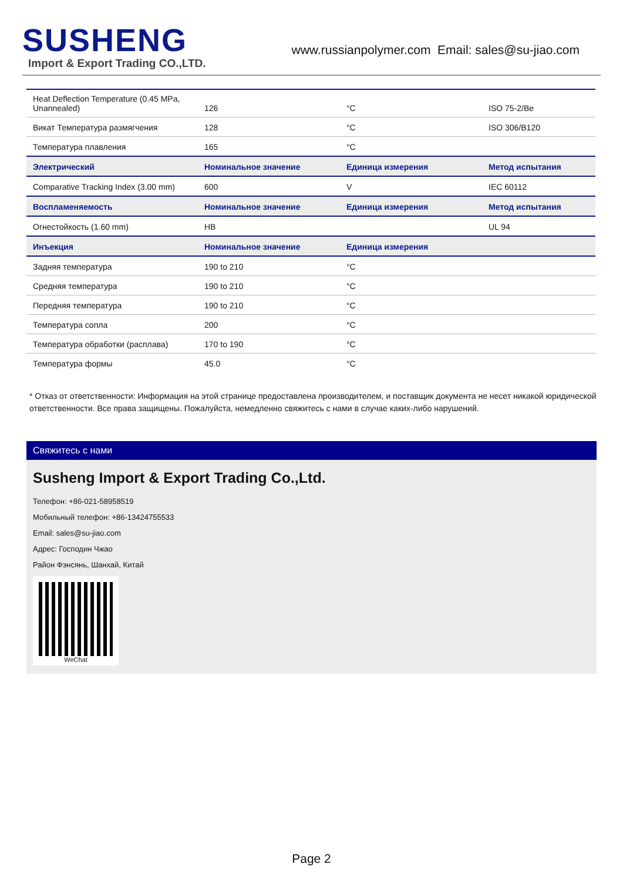SUSHENG
Import & Export Trading CO.,LTD.
www.russianpolymer.com Email: sales@su-jiao.com
| Heat Deflection Temperature (0.45 MPa, Unannealed) | 126 | °C | ISO 75-2/Be |
| Викат Температура размягчения | 128 | °C | ISO 306/B120 |
| Температура плавления | 165 | °C | |
| Электрический | Номинальное значение | Единица измерения | Метод испытания |
| Comparative Tracking Index (3.00 mm) | 600 | V | IEC 60112 |
| Воспламеняемость | Номинальное значение | Единица измерения | Метод испытания |
| Огнестойкость (1.60 mm) | HB | | UL 94 |
| Инъекция | Номинальное значение | Единица измерения | |
| Задняя температура | 190 to 210 | °C | |
| Средняя температура | 190 to 210 | °C | |
| Передняя температура | 190 to 210 | °C | |
| Температура сопла | 200 | °C | |
| Температура обработки (расплава) | 170 to 190 | °C | |
| Температура формы | 45.0 | °C | |
* Отказ от ответственности: Информация на этой странице предоставлена производителем, и поставщик документа не несет никакой юридической ответственности. Все права защищены. Пожалуйста, немедленно свяжитесь с нами в случае каких-либо нарушений.
Свяжитесь с нами
Susheng Import & Export Trading Co.,Ltd.
Телефон: +86-021-58958519
Мобильный телефон: +86-13424755533
Email: sales@su-jiao.com
Адрес: Господин Чжао
Район Фэнсянь, Шанхай, Китай
WeChat
Page 2